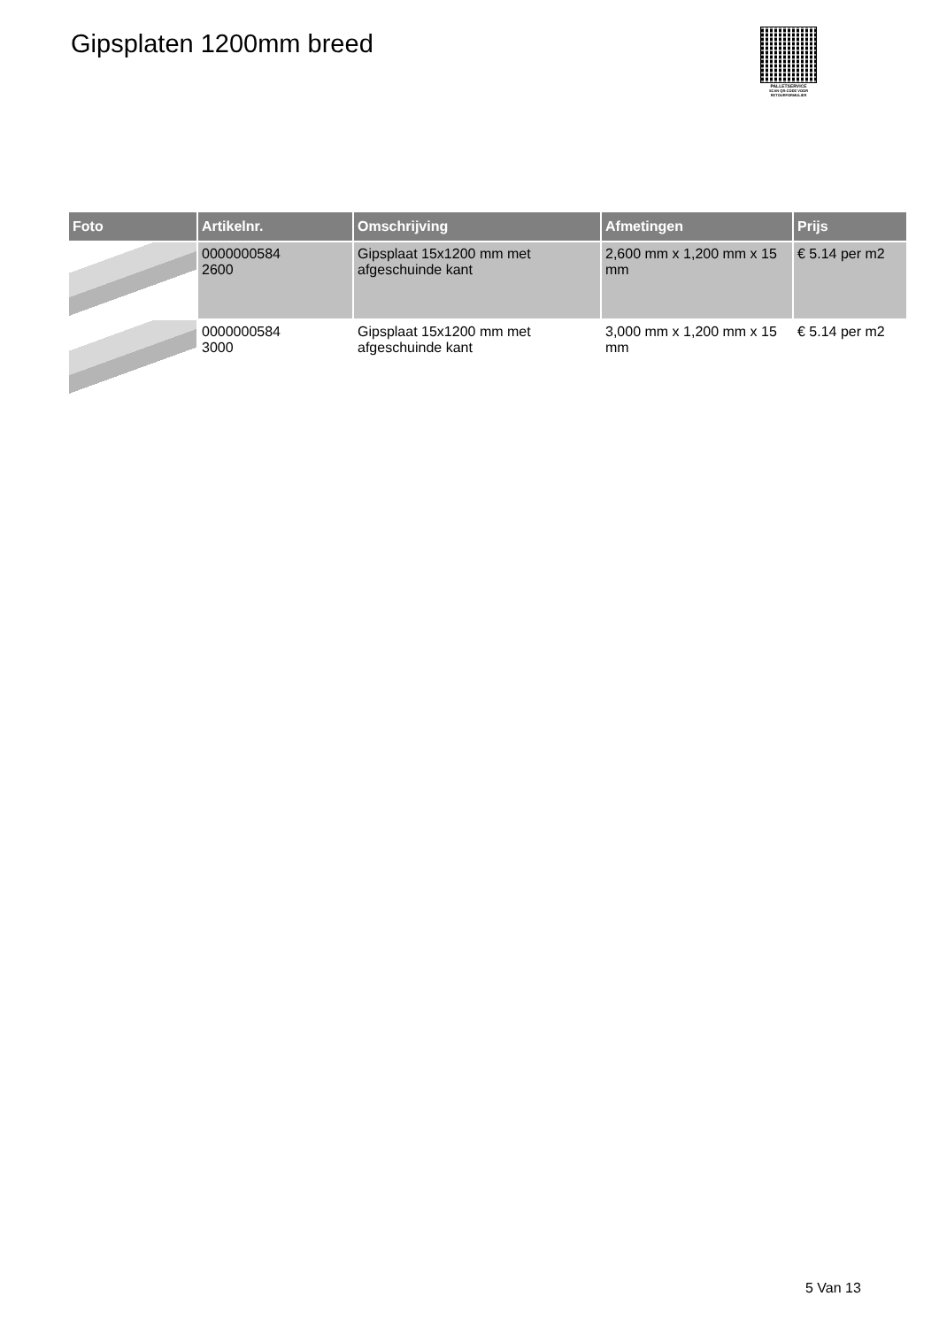Gipsplaten 1200mm breed
PALLETSERVICE
SCAN QR-CODE VOOR
RETOURFORMULIER
| Foto | Artikelnr. | Omschrijving | Afmetingen | Prijs |
| --- | --- | --- | --- | --- |
| | 0000000584 2600 | Gipsplaat 15x1200 mm met afgeschuinde kant | 2,600 mm x 1,200 mm x 15 mm | € 5.14 per m2 |
| | 0000000584 3000 | Gipsplaat 15x1200 mm met afgeschuinde kant | 3,000 mm x 1,200 mm x 15 mm | € 5.14 per m2 |
5 Van 13